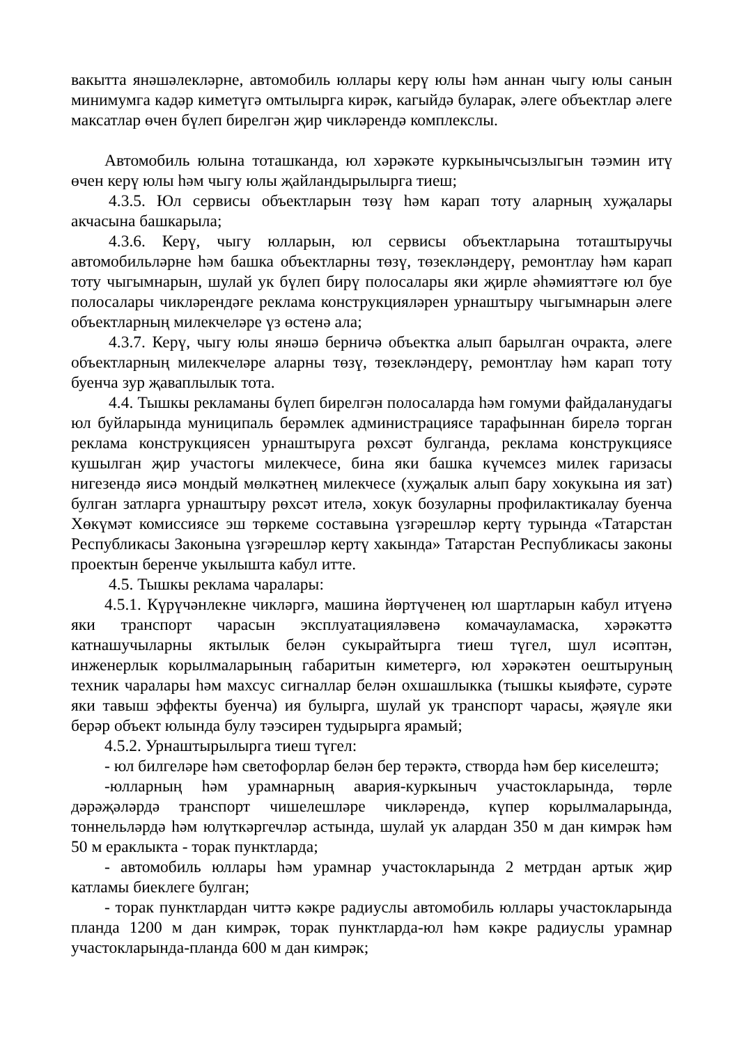вакытта янәшәлекләрне, автомобиль юллары керү юлы һәм аннан чыгу юлы санын минимумга кадәр киметүгә омтылырга кирәк, кагыйдә буларак, әлеге объектлар әлеге максатлар өчен бүлеп бирелгән җир чикләрендә комплекслы.
Автомобиль юлына тоташканда, юл хәрәкәте куркынычсызлыгын тәэмин итү өчен керү юлы һәм чыгу юлы җайландырылырга тиеш;
4.3.5. Юл сервисы объектларын төзү һәм карап тоту аларның хуҗалары акчасына башкарыла;
4.3.6. Керү, чыгу юлларын, юл сервисы объектларына тоташтыручы автомобильләрне һәм башка объектларны төзү, төзекләндерү, ремонтлау һәм карап тоту чыгымнарын, шулай ук бүлеп бирү полосалары яки җирле әһәмияттәге юл буе полосалары чикләрендәге реклама конструкцияләрен урнаштыру чыгымнарын әлеге объектларның милекчеләре үз өстенә ала;
4.3.7. Керү, чыгу юлы янәшә берничә объектка алып барылган очракта, әлеге объектларның милекчеләре аларны төзү, төзекләндерү, ремонтлау һәм карап тоту буенча зур җаваплылык тота.
4.4. Тышкы рекламаны бүлеп бирелгән полосаларда һәм гомуми файдаланудагы юл буйларында муниципаль берәмлек администрациясе тарафыннан бирелә торган реклама конструкциясен урнаштыруга рөхсәт булганда, реклама конструкциясе кушылган җир участогы милекчесе, бина яки башка күчемсез милек гаризасы нигезендә яисә мондый мөлкәтнең милекчесе (хуҗалык алып бару хокукына ия зат) булган затларга урнаштыру рөхсәт ителә, хокук бозуларны профилактикалау буенча Хөкүмәт комиссиясе эш төркеме составына үзгәрешләр кертү турында «Татарстан Республикасы Законына үзгәрешләр кертү хакында» Татарстан Республикасы законы проектын беренче укылышта кабул итте.
4.5. Тышкы реклама чаралары:
4.5.1. Күрүчәнлекне чикләргә, машина йөртүченең юл шартларын кабул итүенә яки транспорт чарасын эксплуатацияләвенә комачауламаска, хәрәкәттә катнашучыларны яктылык белән сукырайтырга тиеш түгел, шул исәптән, инженерлык корылмаларының габаритын киметергә, юл хәрәкәтен оештыруның техник чаралары һәм махсус сигналлар белән охшашлыкка (тышкы кыяфәте, сурәте яки тавыш эффекты буенча) ия булырга, шулай ук транспорт чарасы, җәяүле яки берәр объект юлында булу тәэсирен тудырырга ярамый;
4.5.2. Урнаштырылырга тиеш түгел:
- юл билгеләре һәм светофорлар белән бер терәктә, створда һәм бер киселештә;
-юлларның һәм урамнарның авария-куркыныч участокларында, төрле дәрәҗәләрдә транспорт чишелешләре чикләрендә, күпер корылмаларында, тоннельләрдә һәм юлүткәргечләр астында, шулай ук алардан 350 м дан кимрәк һәм 50 м ераклыкта - торак пунктларда;
- автомобиль юллары һәм урамнар участокларында 2 метрдан артык җир катламы биеклеге булган;
- торак пунктлардан читтә кәкре радиуслы автомобиль юллары участокларында планда 1200 м дан кимрәк, торак пунктларда-юл һәм кәкре радиуслы урамнар участокларында-планда 600 м дан кимрәк;